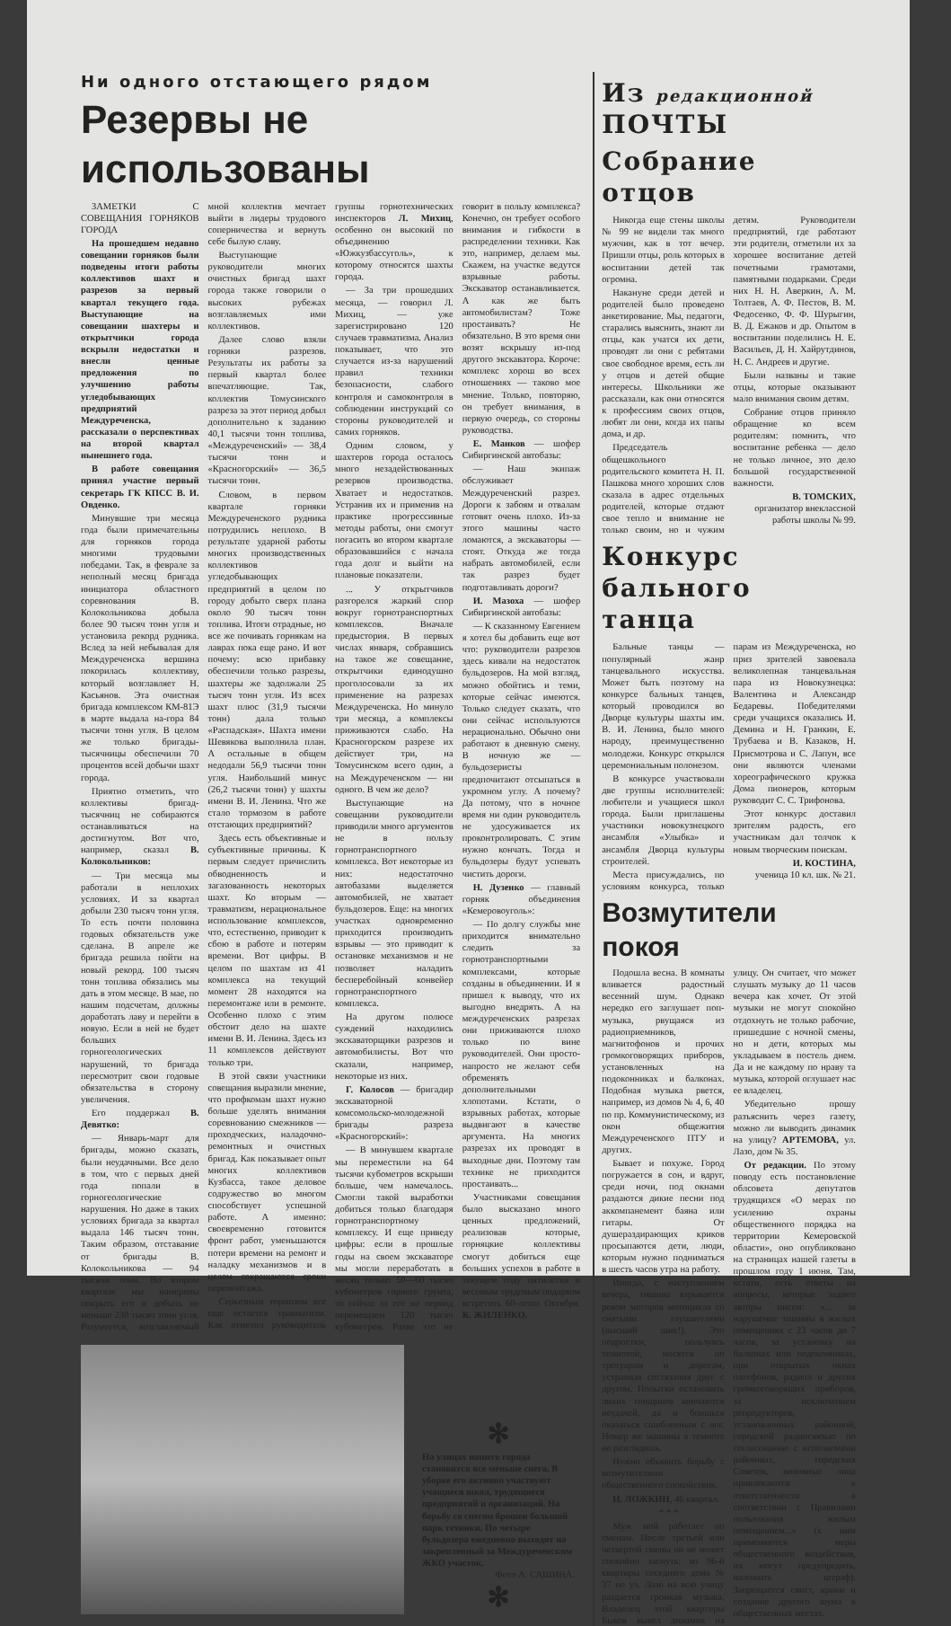Ни одного отстающего рядом
Резервы не использованы
ЗАМЕТКИ С СОВЕЩАНИЯ ГОРНЯКОВ ГОРОДА
На прошедшем недавно совещании горняков были подведены итоги работы коллективов шахт и разрезов за первый квартал текущего года. Выступающие на совещании шахтеры и открытчики города вскрыли недостатки и внесли ценные предложения по улучшению работы угледобывающих предприятий Междуреченска, рассказали о перспективах на второй квартал нынешнего года.
В работе совещания принял участие первый секретарь ГК КПСС В. И. Овденко.
Минувшие три месяца года были примечательны для горняков города многими трудовыми победами. Так, в феврале за неполный месяц бригада инициатора областного соревнования В. Колокольникова добыла более 90 тысяч тонн угля и установила рекорд рудника. Вслед за ней небывалая для Междуреченска вершина покорилась коллективу, который возглавляет Н. Касьянов. Эта очистная бригада комплексом КМ-81Э в марте выдала на-гора 84 тысячи тонн угля. В целом же только бригады-тысячницы обеспечили 70 процентов всей добычи шахт города.
Приятно отметить, что коллективы бригад-тысячниц не собираются останавливаться на достигнутом. Вот что, например, сказал В. Колокольников:
— Три месяца мы работали в неплохих условиях. И за квартал добыли 230 тысяч тонн угля. То есть почти половина годовых обязательств уже сделана. В апреле же бригада решила пойти на новый рекорд. 100 тысяч тонн топлива обязались мы дать в этом месяце. В мае, по нашим подсчетам, должны доработать лаву и перейти в новую. Если в ней не будет больших горногеологических нарушений, то бригада пересмотрит свои годовые обязательства в сторону увеличения.
Его поддержал В. Девятко:
— Январь-март для бригады, можно сказать, были неудачными. Все дело в том, что с первых дней года попали в горногеологические нарушения. Но даже в таких условиях бригада за квартал выдала 146 тысяч тонн. Таким образом, отставание от бригады В. Колокольникова — 94 тысячи тонн. Во втором квартале мы намерены покрыть его и добыть не меньше 230 тысяч тонн угля. Разумеется, возглавляемый мной коллектив мечтает выйти в лидеры трудового соперничества и вернуть себе былую славу.
Выступающие руководители многих очистных бригад шахт города также говорили о высоких рубежах возглавляемых ими коллективов.
Далее слово взяли горняки разрезов. Результаты их работы за первый квартал более впечатляющие. Так, коллектив Томусинского разреза за этот период добыл дополнительно к заданию 40,1 тысячи тонн топлива, «Междуреченский» — 38,4 тысячи тонн и «Красногорский» — 36,5 тысячи тонн.
Словом, в первом квартале горняки Междуреченского рудника потрудились неплохо. В результате ударной работы многих производственных коллективов угледобывающих предприятий в целом по городу добыто сверх плана около 90 тысяч тонн топлива. Итоги отрадные, но все же почивать горнякам на лаврах пока еще рано. И вот почему: всю прибавку обеспечили только разрезы, шахтеры же задолжали 25 тысяч тонн угля. Из всех шахт плюс (31,9 тысячи тонн) дала только «Распадская». Шахта имени Шевякова выполнила план. А остальные в общем недодали 56,9 тысячи тонн угля. Наибольший минус (26,2 тысячи тонн) у шахты имени В. И. Ленина. Что же стало тормозом в работе отстающих предприятий?
Здесь есть объективные и субъективные причины. К первым следует причислить обводненность и загазованность некоторых шахт. Ко вторым — травматизм, нерациональное использование комплексов, что, естественно, приводит к сбою в работе и потерям времени. Вот цифры. В целом по шахтам из 41 комплекса на текущий момент 28 находятся на перемонтаже или в ремонте. Особенно плохо с этим обстоит дело на шахте имени В. И. Ленина. Здесь из 11 комплексов действуют только три.
В этой связи участники совещания выразили мнение, что профкомам шахт нужно больше уделять внимания соревнованию смежников — проходческих, наладочно-ремонтных и очистных бригад. Как показывает опыт многих коллективов Кузбасса, такое деловое содружество во многом способствует успешной работе. А именно: своевременно готовится фронт работ, уменьшаются потери времени на ремонт и наладку механизмов и в целом сокращаются сроки перемонтажа.
Серьезным тормозом все еще остается травматизм. Как отметил руководитель группы горнотехнических инспекторов Л. Михиц, особенно он высокий по объединению «Южкузбассуголь», к которому относятся шахты города.
— За три прошедших месяца, — говорил Л. Михиц, — уже зарегистрировано 120 случаев травматизма. Анализ показывает, что это случается из-за нарушений правил техники безопасности, слабого контроля и самоконтроля в соблюдении инструкций со стороны руководителей и самих горняков.
Одним словом, у шахтеров города осталось много незадействованных резервов производства. Хватает и недостатков. Устранив их и применив на практике прогрессивные методы работы, они смогут погасить во втором квартале образовавшийся с начала года долг и выйти на плановые показатели.
... У открытчиков разгорелся жаркий спор вокруг горнотранспортных комплексов. Вначале предыстория. В первых числах января, собравшись на такое же совещание, открытчики единодушно проголосовали за их применение на разрезах Междуреченска. Но минуло три месяца, а комплексы приживаются слабо. На Красногорском разрезе их действует три, на Томусинском всего один, а на Междуреченском — ни одного. В чем же дело?
Выступающие на совещании руководители приводили много аргументов не в пользу горнотранспортного комплекса. Вот некоторые из них: недостаточно автобазами выделяется автомобилей, не хватает бульдозеров. Еще: на многих участках одновременно приходится производить взрывы — это приводит к остановке механизмов и не позволяет наладить бесперебойный конвейер горнотранспортного комплекса.
На другом полюсе суждений находились экскаваторщики разрезов и автомобилисты. Вот что сказали, например, некоторые из них.
Г. Колосов — бригадир экскаваторной комсомольско-молодежной бригады разреза «Красногорский»:
— В минувшем квартале мы переместили на 64 тысячи кубометров вскрыши больше, чем намечалось. Смогли такой выработки добиться только благодаря горнотранспортному комплексу. И еще приведу цифры: если в прошлые годы на своем экскаваторе мы могли переработать в месяц только 50—60 тысяч кубометров горного грунта, то сейчас за тот же период перемещаем 120 тысяч кубометров. Разве это не говорит в пользу комплекса? Конечно, он требует особого внимания и гибкости в распределении техники. Как это, например, делаем мы. Скажем, на участке ведутся взрывные работы. Экскаватор останавливается. А как же быть автомобилистам? Тоже простаивать? Не обязательно. В это время они возят вскрышу из-под другого экскаватора. Короче: комплекс хорош во всех отношениях — таково мое мнение. Только, повторяю, он требует внимания, в первую очередь, со стороны руководства.
Е. Манков — шофер Сибиргинской автобазы:
— Наш экипаж обслуживает Междуреченский разрез. Дороги к забоям и отвалам готовят очень плохо. Из-за этого машины часто ломаются, а экскаваторы — стоят. Откуда же тогда набрать автомобилей, если так разрез будет подготавливать дороги?
И. Мазоха — шофер Сибиргинской автобазы:
— К сказанному Евгением я хотел бы добавить еще вот что: руководители разрезов здесь кивали на недостаток бульдозеров. На мой взгляд, можно обойтись и теми, которые сейчас имеются. Только следует сказать, что они сейчас используются нерационально. Обычно они работают в дневную смену. В ночную же — бульдозеристы предпочитают отсыпаться в укромном углу. А почему? Да потому, что в ночное время ни один руководитель не удосуживается их проконтролировать. С этим нужно кончать. Тогда и бульдозеры будут успевать чистить дороги.
Н. Дузенко — главный горняк объединения «Кемеровоуголь»:
— По долгу службы мне приходится внимательно следить за горнотранспортными комплексами, которые созданы в объединении. И я пришел к выводу, что их выгодно внедрять. А на междуреченских разрезах они приживаются плохо только по вине руководителей. Они просто-напросто не желают себя обременять дополнительными хлопотами. Кстати, о взрывных работах, которые выдвигают в качестве аргумента. На многих разрезах их проводят в выходные дни. Поэтому там технике не приходится простаивать...
Участниками совещания было высказано много ценных предложений, реализовав которые, горняцкие коллективы смогут добиться еще больших успехов в работе в текущем году пятилетки и весомым трудовым подарком встретить 60-летие Октября. К. ЖИЛЕНКО.
✻
На улицах нашего города становится все меньше снега. В уборке его активно участвуют учащиеся школ, трудящиеся предприятий и организаций. На борьбу со снегом брошен большой парк техники. По четыре бульдозера ежедневно выходят на закрепленный за Междуреченским ЖКО участок.
Фото А. САШИНА.
✻
Из редакционной ПОЧТЫ
Собрание отцов
Никогда еще стены школы № 99 не видели так много мужчин, как в тот вечер. Пришли отцы, роль которых в воспитании детей так огромна.
Накануне среди детей и родителей было проведено анкетирование. Мы, педагоги, старались выяснить, знают ли отцы, как учатся их дети, проводят ли они с ребятами свое свободное время, есть ли у отцов и детей общие интересы. Школьники же рассказали, как они относятся к профессиям своих отцов, любят ли они, когда их папы дома, и др.
Председатель общешкольного родительского комитета Н. П. Пашкова много хороших слов сказала в адрес отдельных родителей, которые отдают свое тепло и внимание не только своим, но и чужим детям. Руководители предприятий, где работают эти родители, отметили их за хорошее воспитание детей почетными грамотами, памятными подарками. Среди них Н. Н. Аверкин, А. М. Толтаев, А. Ф. Пестов, В. М. Федосенко, Ф. Ф. Шурыгин, В. Д. Ежаков и др. Опытом в воспитании поделились Н. Е. Васильев, Д. Н. Хайрутдинов, Н. С. Андреев и другие.
Были названы и такие отцы, которые оказывают мало внимания своим детям.
Собрание отцов приняло обращение ко всем родителям: помнить, что воспитание ребенка — дело не только личное, это дело большой государственной важности.
В. ТОМСКИХ,
организатор внеклассной работы школы № 99.
Конкурс бального танца
Бальные танцы — популярный жанр танцевального искусства. Может быть поэтому на конкурсе бальных танцев, который проводился во Дворце культуры шахты им. В. И. Ленина, было много народу, преимущественно молодежи. Конкурс открылся церемониальным полонезом.
В конкурсе участвовали две группы исполнителей: любители и учащиеся школ города. Были приглашены участники новокузнецкого ансамбля «Улыбка» и ансамбля Дворца культуры строителей.
Места присуждались, по условиям конкурса, только парам из Междуреченска, но приз зрителей завоевала великолепная танцевальная пара из Новокузнецка: Валентина и Александр Бедаревы. Победителями среди учащихся оказались И. Демина и Н. Гранкин, Е. Трубаева и В. Казаков, Н. Присмотрова и С. Лапун, все они являются членами хореографического кружка Дома пионеров, которым руководит С. С. Трифонова.
Этот конкурс доставил зрителям радость, его участникам дал толчок к новым творческим поискам.
И. КОСТИНА,
ученица 10 кл. шк. № 21.
Возмутители покоя
Подошла весна. В комнаты вливается радостный весенний шум. Однако нередко его заглушает поп-музыка, рвущаяся из радиоприемников, магнитофонов и прочих громкоговорящих приборов, установленных на подоконниках и балконах. Подобная музыка рвется, например, из домов № 4, 6, 40 по пр. Коммунистическому, из окон общежития Междуреченского ПТУ и других.
Бывает и похуже. Город погружается в сон, и вдруг, среди ночи, под окнами раздаются дикие песни под аккомпанемент баяна или гитары. От душераздирающих криков просыпаются дети, люди, которым нужно подниматься в шесть часов утра на работу.
Иногда, с наступлением вечера, тишина взрывается ревом моторов мотоцикла со снятыми глушителями (высший шик!). Это подростки, пользуясь темнотой, носятся по тротуарам и дорогам, устраивая состязания друг с другом. Попытки остановить лихих гонщиков кончаются неудачей, да и боишься оказаться сшибленным с ног. Номер же машины в темноте не разглядишь.
Нужно объявить борьбу с возмутителями общественного спокойствия.
Н. ЛОЖКИН, 46 квартал.
* * *
Муж мой работает по сменам. После третьей или четвертой смены он не может спокойно заснуть: из 96-й квартиры соседнего дома № 37 по ул. Лазо на всю улицу раздается громкая музыка. Владелец этой квартиры Быков вывел динамик на улицу. Он считает, что может слушать музыку до 11 часов вечера как хочет. От этой музыки не могут спокойно отдохнуть не только рабочие, пришедшие с ночной смены, но и дети, которых мы укладываем в постель днем. Да и не каждому по нраву та музыка, которой оглушает нас ее владелец.
Убедительно прошу разъяснить через газету, можно ли выводить динамик на улицу? АРТЕМОВА, ул. Лазо, дом № 35.
От редакции. По этому поводу есть постановление облсовета депутатов трудящихся «О мерах по усилению охраны общественного порядка на территории Кемеровской области», оно опубликовано на страницах нашей газеты в прошлом году 1 июня. Там, кстати, есть ответы на вопросы, которые задают авторы писем: «... за нарушение тишины в жилых помещениях с 23 часов до 7 часов, за установку на балконах или подоконниках, при открытых окнах патефонов, радиол и других громкоговорящих приборов, за исключением репродукторов, установленных районной, городской радиосвязью по согласованию с исполкомами районных, городских Советов, виновные лица привлекаются к ответственности в соответствии с Правилами пользования жилым помещением...» (к ним применяются меры общественного воздействия, их могут предупредить, наложить штраф). Запрещается свист, крики и создание другого шума в общественных местах.